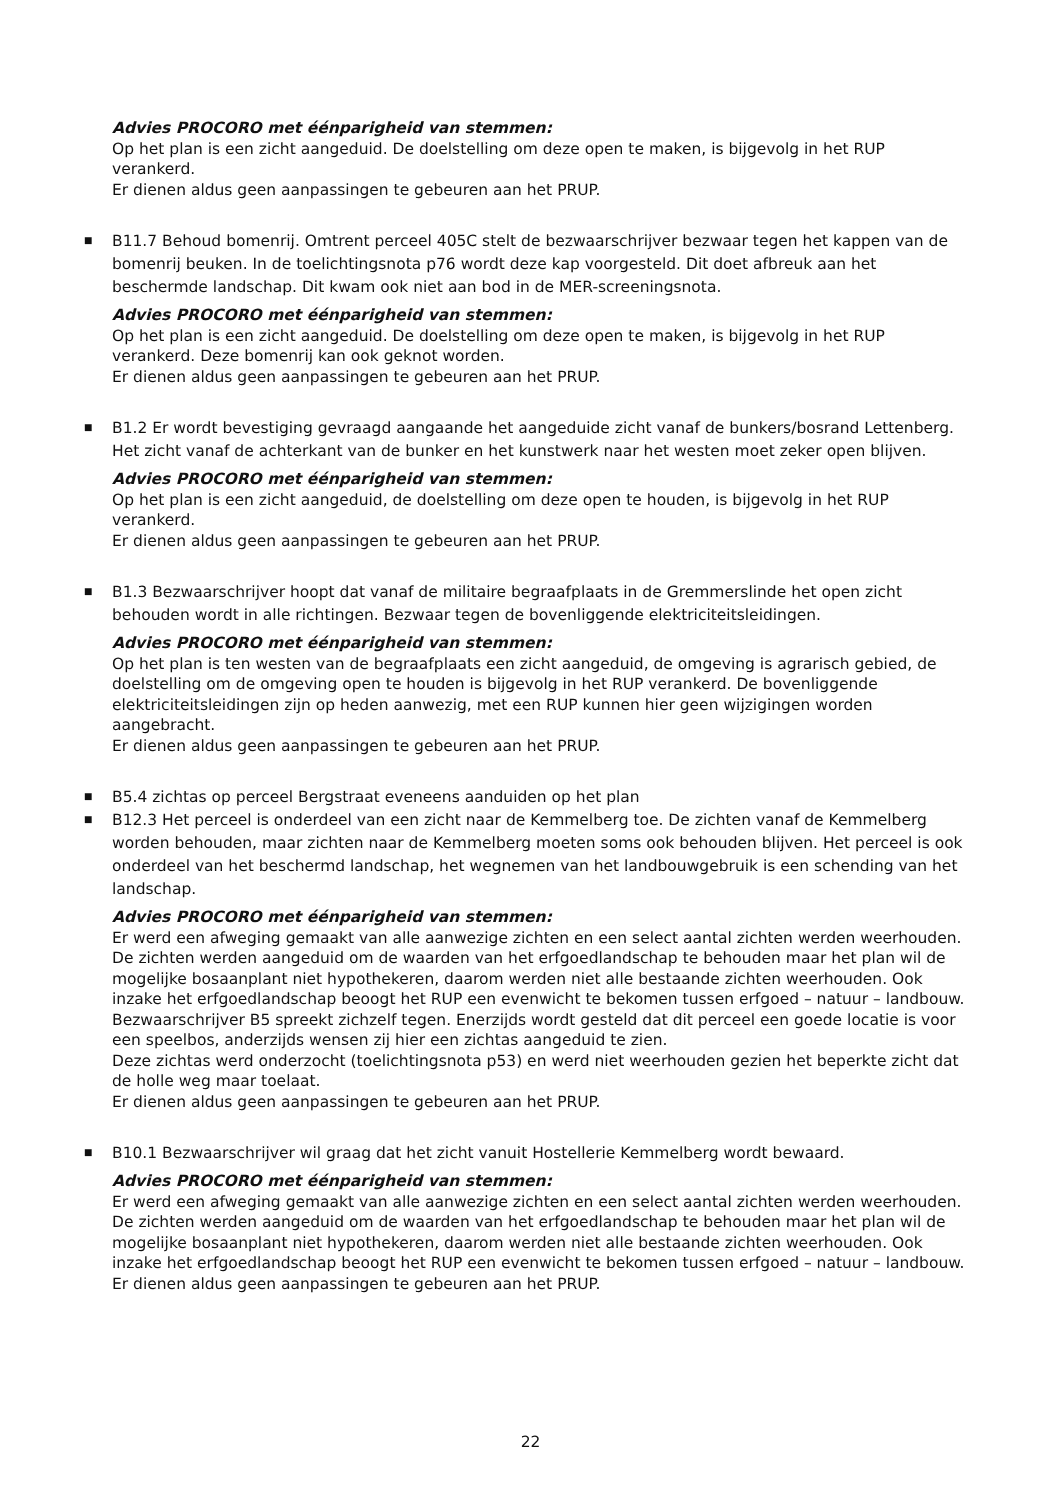Advies PROCORO met éénparigheid van stemmen:
Op het plan is een zicht aangeduid. De doelstelling om deze open te maken, is bijgevolg in het RUP verankerd.
Er dienen aldus geen aanpassingen te gebeuren aan het PRUP.
■
B11.7 Behoud bomenrij. Omtrent perceel 405C stelt de bezwaarschrijver bezwaar tegen het kappen van de bomenrij beuken. In de toelichtingsnota p76 wordt deze kap voorgesteld. Dit doet afbreuk aan het beschermde landschap. Dit kwam ook niet aan bod in de MER-screeningsnota.
Advies PROCORO met éénparigheid van stemmen:
Op het plan is een zicht aangeduid. De doelstelling om deze open te maken, is bijgevolg in het RUP verankerd. Deze bomenrij kan ook geknot worden.
Er dienen aldus geen aanpassingen te gebeuren aan het PRUP.
■
B1.2 Er wordt bevestiging gevraagd aangaande het aangeduide zicht vanaf de bunkers/bosrand Lettenberg. Het zicht vanaf de achterkant van de bunker en het kunstwerk naar het westen moet zeker open blijven.
Advies PROCORO met éénparigheid van stemmen:
Op het plan is een zicht aangeduid, de doelstelling om deze open te houden, is bijgevolg in het RUP verankerd.
Er dienen aldus geen aanpassingen te gebeuren aan het PRUP.
■
B1.3 Bezwaarschrijver hoopt dat vanaf de militaire begraafplaats in de Gremmerslinde het open zicht behouden wordt in alle richtingen. Bezwaar tegen de bovenliggende elektriciteitsleidingen.
Advies PROCORO met éénparigheid van stemmen:
Op het plan is ten westen van de begraafplaats een zicht aangeduid, de omgeving is agrarisch gebied, de doelstelling om de omgeving open te houden is bijgevolg in het RUP verankerd. De bovenliggende elektriciteitsleidingen zijn op heden aanwezig, met een RUP kunnen hier geen wijzigingen worden aangebracht.
Er dienen aldus geen aanpassingen te gebeuren aan het PRUP.
■
B5.4 zichtas op perceel Bergstraat eveneens aanduiden op het plan
■
B12.3 Het perceel is onderdeel van een zicht naar de Kemmelberg toe. De zichten vanaf de Kemmelberg worden behouden, maar zichten naar de Kemmelberg moeten soms ook behouden blijven. Het perceel is ook onderdeel van het beschermd landschap, het wegnemen van het landbouwgebruik is een schending van het landschap.
Advies PROCORO met éénparigheid van stemmen:
Er werd een afweging gemaakt van alle aanwezige zichten en een select aantal zichten werden weerhouden. De zichten werden aangeduid om de waarden van het erfgoedlandschap te behouden maar het plan wil de mogelijke bosaanplant niet hypothekeren, daarom werden niet alle bestaande zichten weerhouden. Ook inzake het erfgoedlandschap beoogt het RUP een evenwicht te bekomen tussen erfgoed – natuur – landbouw.
Bezwaarschrijver B5 spreekt zichzelf tegen. Enerzijds wordt gesteld dat dit perceel een goede locatie is voor een speelbos, anderzijds wensen zij hier een zichtas aangeduid te zien.
Deze zichtas werd onderzocht (toelichtingsnota p53) en werd niet weerhouden gezien het beperkte zicht dat de holle weg maar toelaat.
Er dienen aldus geen aanpassingen te gebeuren aan het PRUP.
■
B10.1 Bezwaarschrijver wil graag dat het zicht vanuit Hostellerie Kemmelberg wordt bewaard.
Advies PROCORO met éénparigheid van stemmen:
Er werd een afweging gemaakt van alle aanwezige zichten en een select aantal zichten werden weerhouden. De zichten werden aangeduid om de waarden van het erfgoedlandschap te behouden maar het plan wil de mogelijke bosaanplant niet hypothekeren, daarom werden niet alle bestaande zichten weerhouden. Ook inzake het erfgoedlandschap beoogt het RUP een evenwicht te bekomen tussen erfgoed – natuur – landbouw.
Er dienen aldus geen aanpassingen te gebeuren aan het PRUP.
22